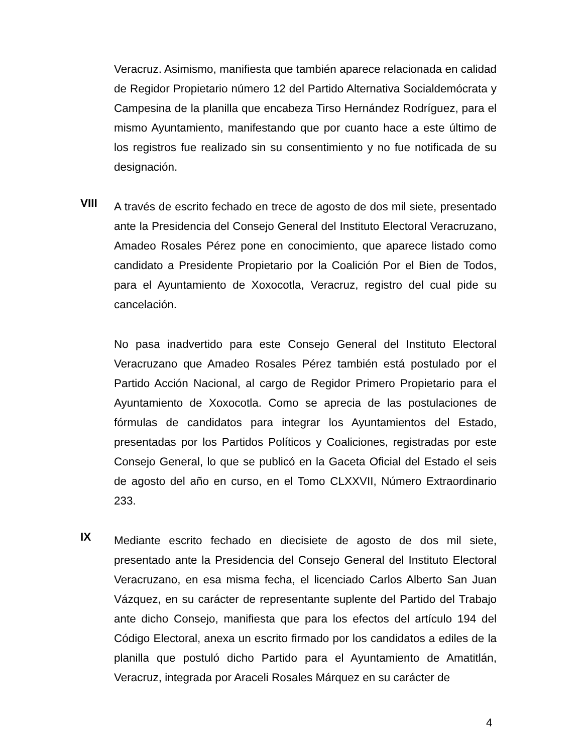Veracruz. Asimismo, manifiesta que también aparece relacionada en calidad de Regidor Propietario número 12 del Partido Alternativa Socialdemócrata y Campesina de la planilla que encabeza Tirso Hernández Rodríguez, para el mismo Ayuntamiento, manifestando que por cuanto hace a este último de los registros fue realizado sin su consentimiento y no fue notificada de su designación.
VIII
A través de escrito fechado en trece de agosto de dos mil siete, presentado ante la Presidencia del Consejo General del Instituto Electoral Veracruzano, Amadeo Rosales Pérez pone en conocimiento, que aparece listado como candidato a Presidente Propietario por la Coalición Por el Bien de Todos, para el Ayuntamiento de Xoxocotla, Veracruz, registro del cual pide su cancelación.
No pasa inadvertido para este Consejo General del Instituto Electoral Veracruzano que Amadeo Rosales Pérez también está postulado por el Partido Acción Nacional, al cargo de Regidor Primero Propietario para el Ayuntamiento de Xoxocotla. Como se aprecia de las postulaciones de fórmulas de candidatos para integrar los Ayuntamientos del Estado, presentadas por los Partidos Políticos y Coaliciones, registradas por este Consejo General, lo que se publicó en la Gaceta Oficial del Estado el seis de agosto del año en curso, en el Tomo CLXXVII, Número Extraordinario 233.
IX
Mediante escrito fechado en diecisiete de agosto de dos mil siete, presentado ante la Presidencia del Consejo General del Instituto Electoral Veracruzano, en esa misma fecha, el licenciado Carlos Alberto San Juan Vázquez, en su carácter de representante suplente del Partido del Trabajo ante dicho Consejo, manifiesta que para los efectos del artículo 194 del Código Electoral, anexa un escrito firmado por los candidatos a ediles de la planilla que postuló dicho Partido para el Ayuntamiento de Amatitlán, Veracruz, integrada por Araceli Rosales Márquez en su carácter de
4